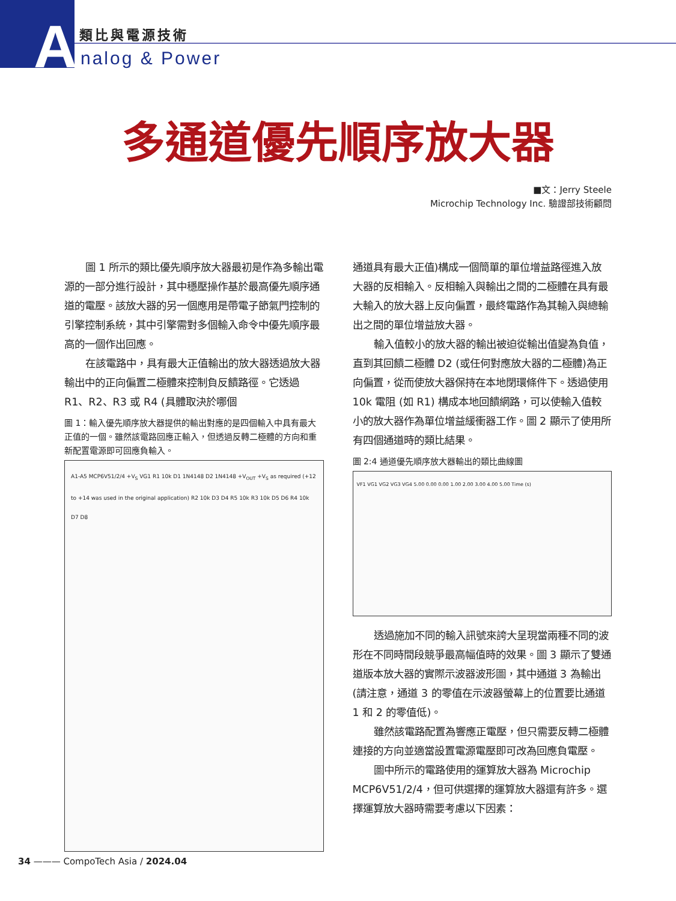A 類比與電源技術
nalog & Power
多通道優先順序放大器
■文：Jerry Steele
Microchip Technology Inc. 驗證部技術顧問
圖 1 所示的類比優先順序放大器最初是作為多輸出電源的一部分進行設計，其中穩壓操作基於最高優先順序通道的電壓。該放大器的另一個應用是帶電子節氣門控制的引擎控制系統，其中引擎需對多個輸入命令中優先順序最高的一個作出回應。
在該電路中，具有最大正值輸出的放大器透過放大器輸出中的正向偏置二極體來控制負反饋路徑。它透過 R1、R2、R3 或 R4 (具體取決於哪個
圖 1：輸入優先順序放大器提供的輸出對應的是四個輸入中具有最大正值的一個。雖然該電路回應正輸入，但透過反轉二極體的方向和重新配置電源即可回應負輸入。
A1-A5 MCP6V51/2/4 +V<sub>S</sub> VG1 R1 10k D1 1N4148 D2 1N4148 +V<sub>OUT</sub> +V<sub>S</sub> as required (+12 to +14 was used in the original application) R2 10k D3 D4 R5 10k R3 10k D5 D6 R4 10k D7 D8
通道具有最大正值)構成一個簡單的單位增益路徑進入放大器的反相輸入。反相輸入與輸出之間的二極體在具有最大輸入的放大器上反向偏置，最終電路作為其輸入與總輸出之間的單位增益放大器。
輸入值較小的放大器的輸出被迫從輸出值變為負值，直到其回饋二極體 D2 (或任何對應放大器的二極體)為正向偏置，從而使放大器保持在本地閉環條件下。透過使用 10k 電阻 (如 R1) 構成本地回饋網路，可以使輸入值較小的放大器作為單位增益緩衝器工作。圖 2 顯示了使用所有四個通道時的類比結果。
圖 2:4 通道優先順序放大器輸出的類比曲線圖
VF1 VG1 VG2 VG3 VG4 5.00 0.00 0.00 1.00 2.00 3.00 4.00 5.00 Time (s)
透過施加不同的輸入訊號來誇大呈現當兩種不同的波形在不同時間段競爭最高幅值時的效果。圖 3 顯示了雙通道版本放大器的實際示波器波形圖，其中通道 3 為輸出 (請注意，通道 3 的零值在示波器螢幕上的位置要比通道 1 和 2 的零值低)。
雖然該電路配置為響應正電壓，但只需要反轉二極體連接的方向並適當設置電源電壓即可改為回應負電壓。
圖中所示的電路使用的運算放大器為 Microchip MCP6V51/2/4，但可供選擇的運算放大器還有許多。選擇運算放大器時需要考慮以下因素：
34 ——— CompoTech Asia / 2024.04